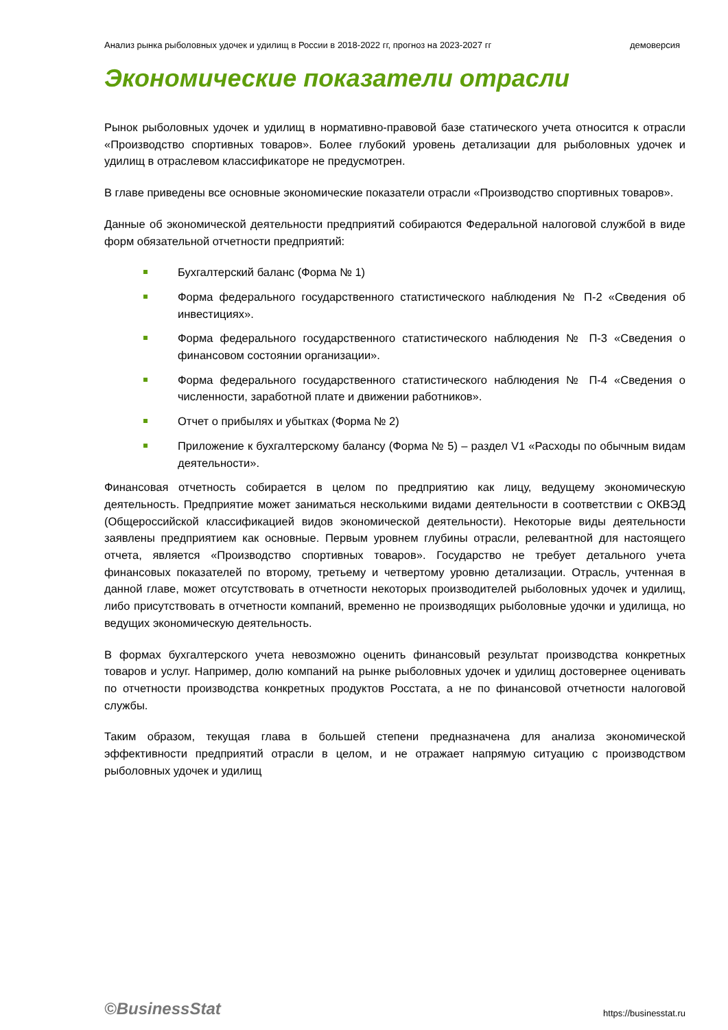Анализ рынка рыболовных удочек и удилищ в России в 2018-2022 гг, прогноз на 2023-2027 гг демоверсия
Экономические показатели отрасли
Рынок рыболовных удочек и удилищ в нормативно-правовой базе статического учета относится к отрасли «Производство спортивных товаров». Более глубокий уровень детализации для рыболовных удочек и удилищ в отраслевом классификаторе не предусмотрен.
В главе приведены все основные экономические показатели отрасли «Производство спортивных товаров».
Данные об экономической деятельности предприятий собираются Федеральной налоговой службой в виде форм обязательной отчетности предприятий:
Бухгалтерский баланс (Форма № 1)
Форма федерального государственного статистического наблюдения № П-2 «Сведения об инвестициях».
Форма федерального государственного статистического наблюдения № П-3 «Сведения о финансовом состоянии организации».
Форма федерального государственного статистического наблюдения № П-4 «Сведения о численности, заработной плате и движении работников».
Отчет о прибылях и убытках (Форма № 2)
Приложение к бухгалтерскому балансу (Форма № 5) – раздел V1 «Расходы по обычным видам деятельности».
Финансовая отчетность собирается в целом по предприятию как лицу, ведущему экономическую деятельность. Предприятие может заниматься несколькими видами деятельности в соответствии с ОКВЭД (Общероссийской классификацией видов экономической деятельности). Некоторые виды деятельности заявлены предприятием как основные. Первым уровнем глубины отрасли, релевантной для настоящего отчета, является «Производство спортивных товаров». Государство не требует детального учета финансовых показателей по второму, третьему и четвертому уровню детализации. Отрасль, учтенная в данной главе, может отсутствовать в отчетности некоторых производителей рыболовных удочек и удилищ, либо присутствовать в отчетности компаний, временно не производящих рыболовные удочки и удилища, но ведущих экономическую деятельность.
В формах бухгалтерского учета невозможно оценить финансовый результат производства конкретных товаров и услуг. Например, долю компаний на рынке рыболовных удочек и удилищ достовернее оценивать по отчетности производства конкретных продуктов Росстата, а не по финансовой отчетности налоговой службы.
Таким образом, текущая глава в большей степени предназначена для анализа экономической эффективности предприятий отрасли в целом, и не отражает напрямую ситуацию с производством рыболовных удочек и удилищ
©BusinessStat https://businesstat.ru